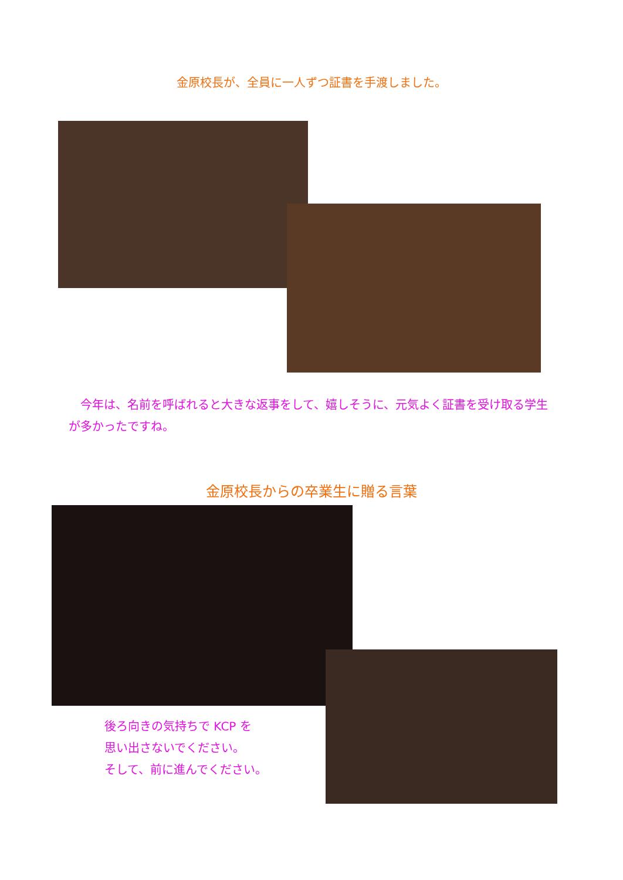金原校長が、全員に一人ずつ証書を手渡しました。
　今年は、名前を呼ばれると大きな返事をして、嬉しそうに、元気よく証書を受け取る学生が多かったですね。
金原校長からの卒業生に贈る言葉
後ろ向きの気持ちで KCP を
思い出さないでください。
そして、前に進んでください。